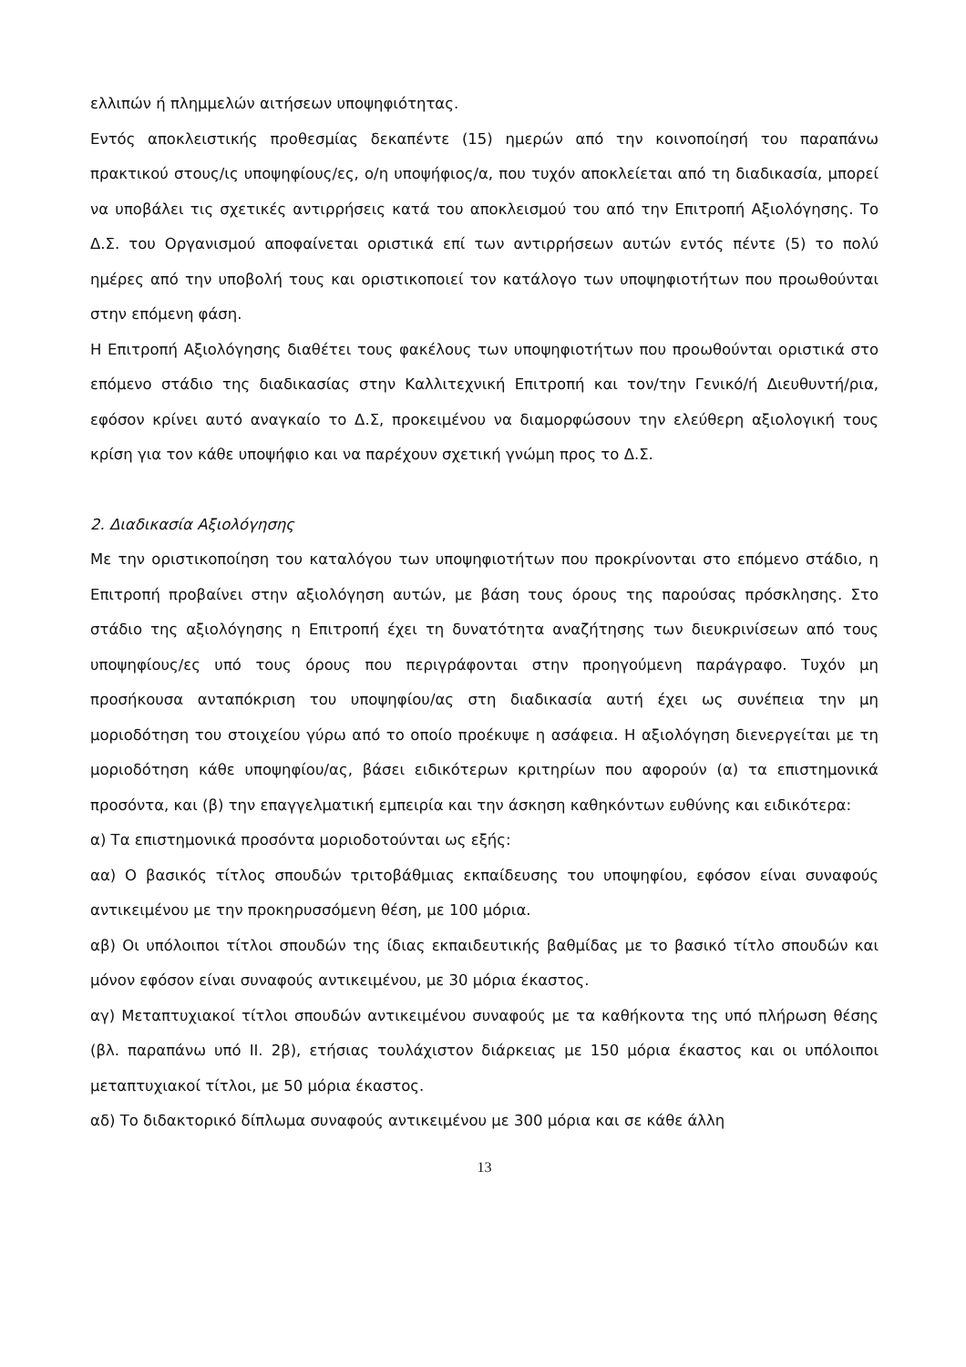ελλιπών ή πλημμελών αιτήσεων υποψηφιότητας.
Εντός αποκλειστικής προθεσμίας δεκαπέντε (15) ημερών από την κοινοποίησή του παραπάνω πρακτικού στους/ις υποψηφίους/ες, ο/η υποψήφιος/α, που τυχόν αποκλείεται από τη διαδικασία, μπορεί να υποβάλει τις σχετικές αντιρρήσεις κατά του αποκλεισμού του από την Επιτροπή Αξιολόγησης. Το Δ.Σ. του Οργανισμού αποφαίνεται οριστικά επί των αντιρρήσεων αυτών εντός πέντε (5) το πολύ ημέρες από την υποβολή τους και οριστικοποιεί τον κατάλογο των υποψηφιοτήτων που προωθούνται στην επόμενη φάση.
Η Επιτροπή Αξιολόγησης διαθέτει τους φακέλους των υποψηφιοτήτων που προωθούνται οριστικά στο επόμενο στάδιο της διαδικασίας στην Καλλιτεχνική Επιτροπή και τον/την Γενικό/ή Διευθυντή/ρια, εφόσον κρίνει αυτό αναγκαίο το Δ.Σ, προκειμένου να διαμορφώσουν την ελεύθερη αξιολογική τους κρίση για τον κάθε υποψήφιο και να παρέχουν σχετική γνώμη προς το Δ.Σ.
2. Διαδικασία Αξιολόγησης
Με την οριστικοποίηση του καταλόγου των υποψηφιοτήτων που προκρίνονται στο επόμενο στάδιο, η Επιτροπή προβαίνει στην αξιολόγηση αυτών, με βάση τους όρους της παρούσας πρόσκλησης. Στο στάδιο της αξιολόγησης η Επιτροπή έχει τη δυνατότητα αναζήτησης των διευκρινίσεων από τους υποψηφίους/ες υπό τους όρους που περιγράφονται στην προηγούμενη παράγραφο. Τυχόν μη προσήκουσα ανταπόκριση του υποψηφίου/ας στη διαδικασία αυτή έχει ως συνέπεια την μη μοριοδότηση του στοιχείου γύρω από το οποίο προέκυψε η ασάφεια. Η αξιολόγηση διενεργείται με τη μοριοδότηση κάθε υποψηφίου/ας, βάσει ειδικότερων κριτηρίων που αφορούν (α) τα επιστημονικά προσόντα, και (β) την επαγγελματική εμπειρία και την άσκηση καθηκόντων ευθύνης και ειδικότερα:
α) Τα επιστημονικά προσόντα μοριοδοτούνται ως εξής:
αα) Ο βασικός τίτλος σπουδών τριτοβάθμιας εκπαίδευσης του υποψηφίου, εφόσον είναι συναφούς αντικειμένου με την προκηρυσσόμενη θέση, με 100 μόρια.
αβ) Οι υπόλοιποι τίτλοι σπουδών της ίδιας εκπαιδευτικής βαθμίδας με το βασικό τίτλο σπουδών και μόνον εφόσον είναι συναφούς αντικειμένου, με 30 μόρια έκαστος.
αγ) Μεταπτυχιακοί τίτλοι σπουδών αντικειμένου συναφούς με τα καθήκοντα της υπό πλήρωση θέσης (βλ. παραπάνω υπό ΙΙ. 2β), ετήσιας τουλάχιστον διάρκειας με 150 μόρια έκαστος και οι υπόλοιποι μεταπτυχιακοί τίτλοι, με 50 μόρια έκαστος.
αδ) Το διδακτορικό δίπλωμα συναφούς αντικειμένου με 300 μόρια και σε κάθε άλλη
13